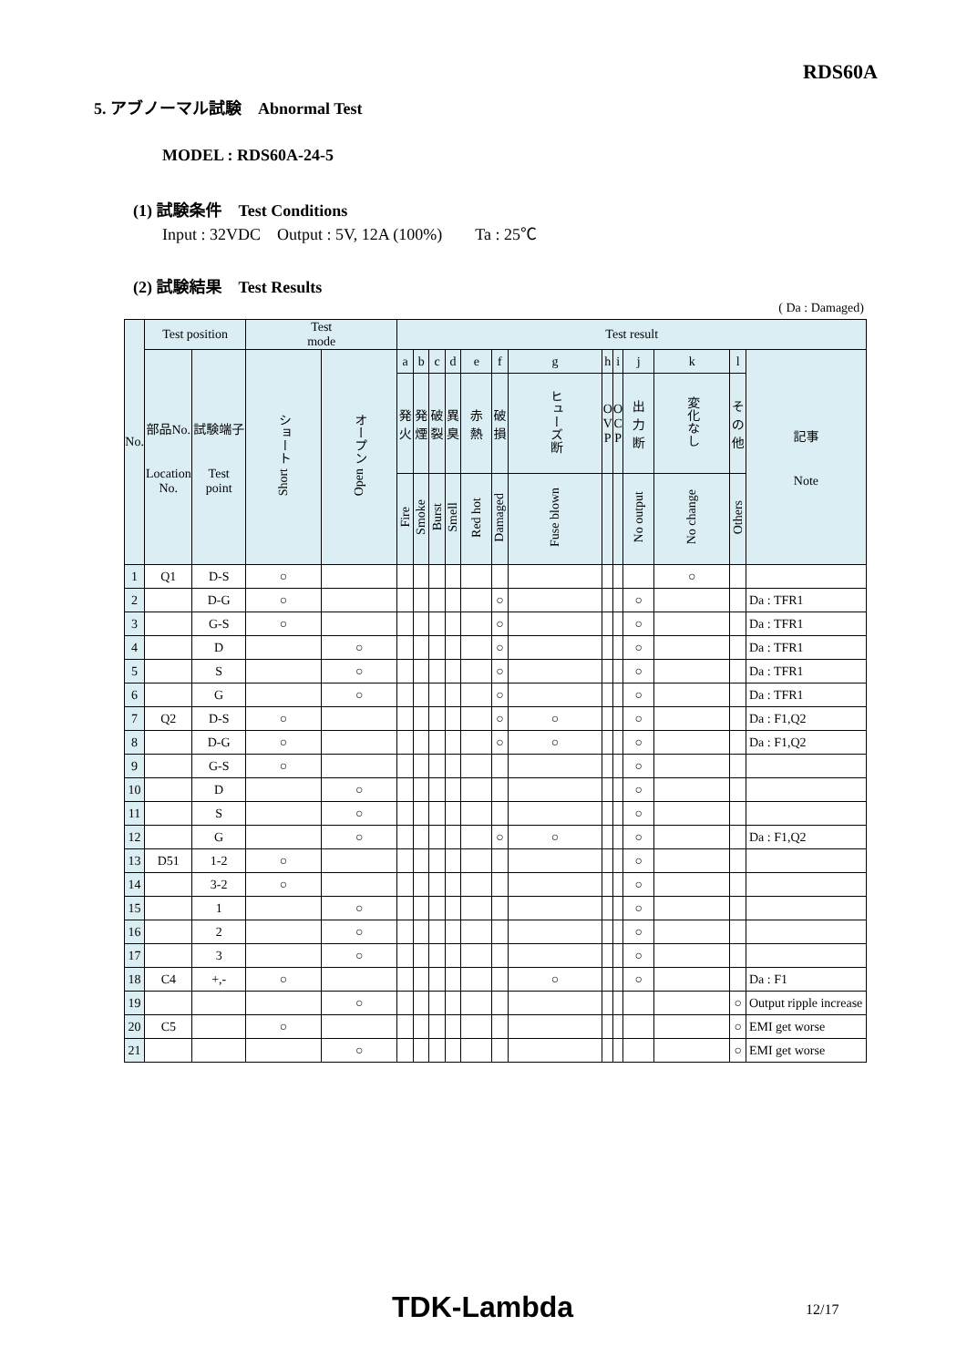RDS60A
5. アブノーマル試験　Abnormal Test
MODEL : RDS60A-24-5
(1) 試験条件　Test Conditions
Input : 32VDC　Output : 5V, 12A (100%)　　Ta : 25℃
(2) 試験結果　Test Results
( Da : Damaged)
| No. | Test position | | Test mode | | Test result | | | | | | | | | | | | |
| --- | --- | --- | --- | --- | --- | --- | --- | --- | --- | --- | --- | --- | --- | --- | --- | --- | --- |
| | 部品No. Location No. | 試験端子 Test point | ショート Short | オープン Open | a | b | c | d | e | f | g | h | i | j | k | l | 記事 Note |
| | | | | | 発 火 | 発 煙 | 破 裂 | 異 臭 | 赤 熱 | 破 損 | ヒューズ断 | O V P | O C P | 出 力 断 | 変化なし | そ の 他 | |
| | | | | | Fire | Smoke | Burst | Smell | Red hot | Damaged | Fuse blown | | | No output | No change | Others | |
| 1 | Q1 | D-S | ○ | | | | | | | | | | | | ○ | | |
| 2 | | D-G | ○ | | | | | | | ○ | | | | ○ | | | Da : TFR1 |
| 3 | | G-S | ○ | | | | | | | ○ | | | | ○ | | | Da : TFR1 |
| 4 | | D | | ○ | | | | | | ○ | | | | ○ | | | Da : TFR1 |
| 5 | | S | | ○ | | | | | | ○ | | | | ○ | | | Da : TFR1 |
| 6 | | G | | ○ | | | | | | ○ | | | | ○ | | | Da : TFR1 |
| 7 | Q2 | D-S | ○ | | | | | | | ○ | ○ | | | ○ | | | Da : F1,Q2 |
| 8 | | D-G | ○ | | | | | | | ○ | ○ | | | ○ | | | Da : F1,Q2 |
| 9 | | G-S | ○ | | | | | | | | | | | ○ | | | |
| 10 | | D | | ○ | | | | | | | | | | ○ | | | |
| 11 | | S | | ○ | | | | | | | | | | ○ | | | |
| 12 | | G | | ○ | | | | | | ○ | ○ | | | ○ | | | Da : F1,Q2 |
| 13 | D51 | 1-2 | ○ | | | | | | | | | | | ○ | | | |
| 14 | | 3-2 | ○ | | | | | | | | | | | ○ | | | |
| 15 | | 1 | | ○ | | | | | | | | | | ○ | | | |
| 16 | | 2 | | ○ | | | | | | | | | | ○ | | | |
| 17 | | 3 | | ○ | | | | | | | | | | ○ | | | |
| 18 | C4 | +,- | ○ | | | | | | | | ○ | | | ○ | | | Da : F1 |
| 19 | | | | ○ | | | | | | | | | | | | ○ | Output ripple increase |
| 20 | C5 | | ○ | | | | | | | | | | | | | ○ | EMI get worse |
| 21 | | | | ○ | | | | | | | | | | | | ○ | EMI get worse |
TDK-Lambda 12/17